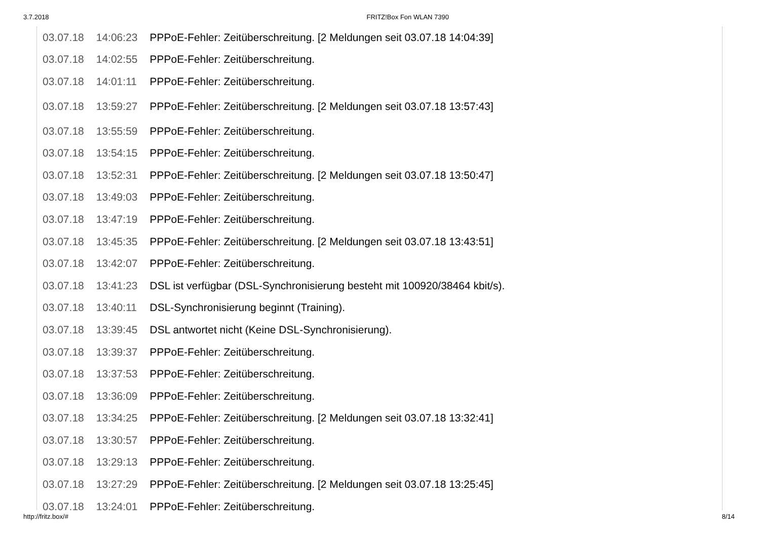3.7.2018 FRITZ!Box Fon WLAN 7390
| 03.07.18 | 14:06:23 | PPPoE-Fehler: Zeitüberschreitung. [2 Meldungen seit 03.07.18 14:04:39] |
| 03.07.18 | 14:02:55 | PPPoE-Fehler: Zeitüberschreitung. |
| 03.07.18 | 14:01:11 | PPPoE-Fehler: Zeitüberschreitung. |
| 03.07.18 | 13:59:27 | PPPoE-Fehler: Zeitüberschreitung. [2 Meldungen seit 03.07.18 13:57:43] |
| 03.07.18 | 13:55:59 | PPPoE-Fehler: Zeitüberschreitung. |
| 03.07.18 | 13:54:15 | PPPoE-Fehler: Zeitüberschreitung. |
| 03.07.18 | 13:52:31 | PPPoE-Fehler: Zeitüberschreitung. [2 Meldungen seit 03.07.18 13:50:47] |
| 03.07.18 | 13:49:03 | PPPoE-Fehler: Zeitüberschreitung. |
| 03.07.18 | 13:47:19 | PPPoE-Fehler: Zeitüberschreitung. |
| 03.07.18 | 13:45:35 | PPPoE-Fehler: Zeitüberschreitung. [2 Meldungen seit 03.07.18 13:43:51] |
| 03.07.18 | 13:42:07 | PPPoE-Fehler: Zeitüberschreitung. |
| 03.07.18 | 13:41:23 | DSL ist verfügbar (DSL-Synchronisierung besteht mit 100920/38464 kbit/s). |
| 03.07.18 | 13:40:11 | DSL-Synchronisierung beginnt (Training). |
| 03.07.18 | 13:39:45 | DSL antwortet nicht (Keine DSL-Synchronisierung). |
| 03.07.18 | 13:39:37 | PPPoE-Fehler: Zeitüberschreitung. |
| 03.07.18 | 13:37:53 | PPPoE-Fehler: Zeitüberschreitung. |
| 03.07.18 | 13:36:09 | PPPoE-Fehler: Zeitüberschreitung. |
| 03.07.18 | 13:34:25 | PPPoE-Fehler: Zeitüberschreitung. [2 Meldungen seit 03.07.18 13:32:41] |
| 03.07.18 | 13:30:57 | PPPoE-Fehler: Zeitüberschreitung. |
| 03.07.18 | 13:29:13 | PPPoE-Fehler: Zeitüberschreitung. |
| 03.07.18 | 13:27:29 | PPPoE-Fehler: Zeitüberschreitung. [2 Meldungen seit 03.07.18 13:25:45] |
| 03.07.18 | 13:24:01 | PPPoE-Fehler: Zeitüberschreitung. |
http://fritz.box/# 8/14